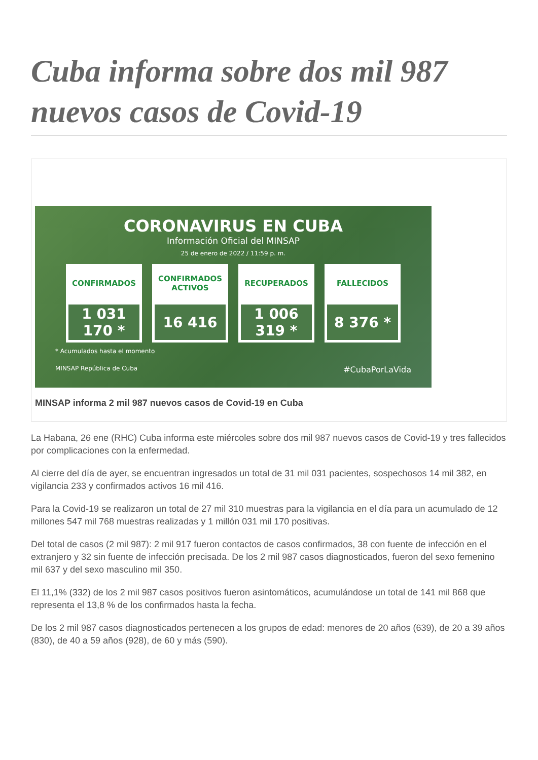Cuba informa sobre dos mil 987 nuevos casos de Covid-19
CORONAVIRUS EN CUBA
Información Oficial del MINSAP
25 de enero de 2022 / 11:59 p. m.
CONFIRMADOS
1 031 170 *
CONFIRMADOS ACTIVOS
16 416
RECUPERADOS
1 006 319 *
FALLECIDOS
8 376 *
* Acumulados hasta el momento
MINSAP República de Cuba #CubaPorLaVida
MINSAP informa 2 mil 987 nuevos casos de Covid-19 en Cuba
La Habana, 26 ene (RHC) Cuba informa este miércoles sobre dos mil 987 nuevos casos de Covid-19 y tres fallecidos por complicaciones con la enfermedad.
Al cierre del día de ayer, se encuentran ingresados un total de 31 mil 031 pacientes, sospechosos 14 mil 382, en vigilancia 233 y confirmados activos 16 mil 416.
Para la Covid-19 se realizaron un total de 27 mil 310 muestras para la vigilancia en el día para un acumulado de 12 millones 547 mil 768 muestras realizadas y 1 millón 031 mil 170 positivas.
Del total de casos (2 mil 987): 2 mil 917 fueron contactos de casos confirmados, 38 con fuente de infección en el extranjero y 32 sin fuente de infección precisada. De los 2 mil 987 casos diagnosticados, fueron del sexo femenino mil 637 y del sexo masculino mil 350.
El 11,1% (332) de los 2 mil 987 casos positivos fueron asintomáticos, acumulándose un total de 141 mil 868 que representa el 13,8 % de los confirmados hasta la fecha.
De los 2 mil 987 casos diagnosticados pertenecen a los grupos de edad: menores de 20 años (639), de 20 a 39 años (830), de 40 a 59 años (928), de 60 y más (590).